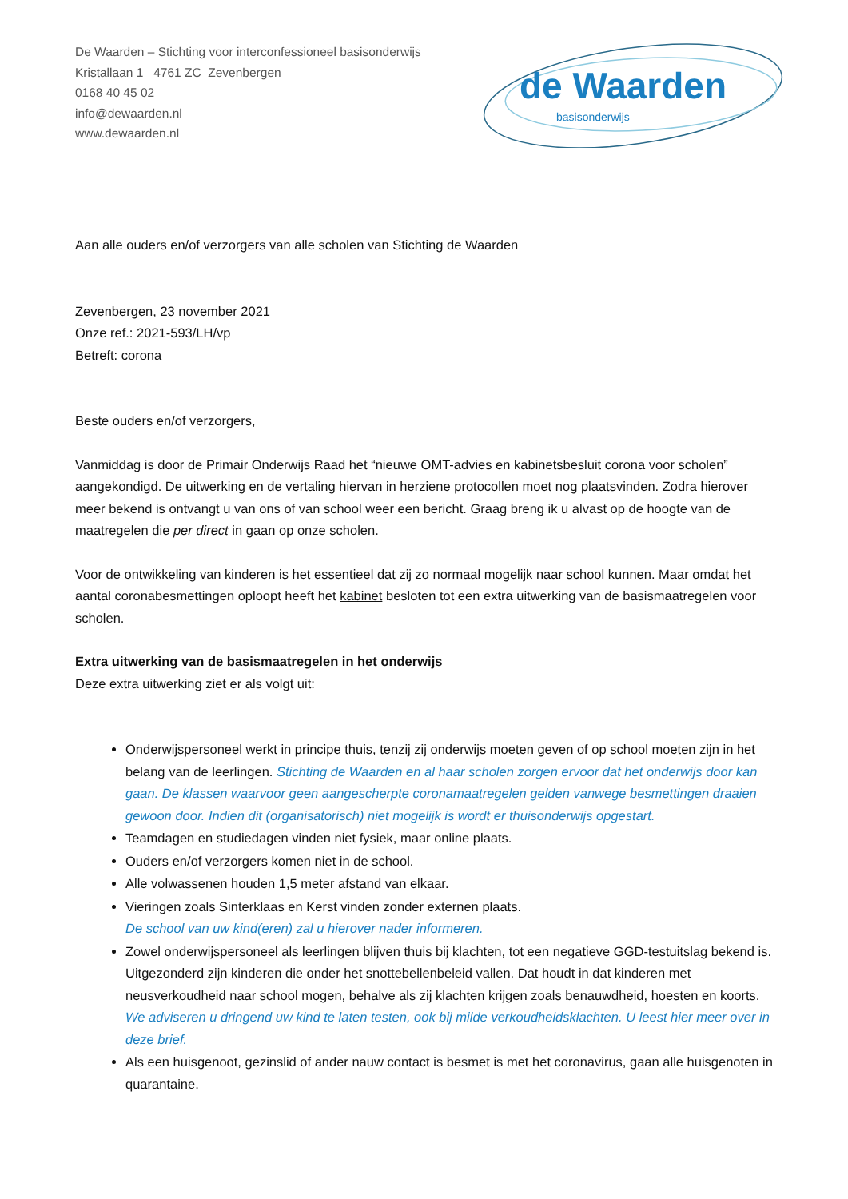De Waarden – Stichting voor interconfessioneel basisonderwijs
Kristallaan 1 4761 ZC Zevenbergen
0168 40 45 02
info@dewaarden.nl
www.dewaarden.nl
de Waarden
basisonderwijs
Aan alle ouders en/of verzorgers van alle scholen van Stichting de Waarden
Zevenbergen, 23 november 2021
Onze ref.: 2021-593/LH/vp
Betreft: corona
Beste ouders en/of verzorgers,
Vanmiddag is door de Primair Onderwijs Raad het “nieuwe OMT-advies en kabinetsbesluit corona voor scholen” aangekondigd. De uitwerking en de vertaling hiervan in herziene protocollen moet nog plaatsvinden. Zodra hierover meer bekend is ontvangt u van ons of van school weer een bericht. Graag breng ik u alvast op de hoogte van de maatregelen die per direct in gaan op onze scholen.
Voor de ontwikkeling van kinderen is het essentieel dat zij zo normaal mogelijk naar school kunnen. Maar omdat het aantal coronabesmettingen oploopt heeft het kabinet besloten tot een extra uitwerking van de basismaatregelen voor scholen.
Extra uitwerking van de basismaatregelen in het onderwijs
Deze extra uitwerking ziet er als volgt uit:
Onderwijspersoneel werkt in principe thuis, tenzij zij onderwijs moeten geven of op school moeten zijn in het belang van de leerlingen. Stichting de Waarden en al haar scholen zorgen ervoor dat het onderwijs door kan gaan. De klassen waarvoor geen aangescherpte coronamaatregelen gelden vanwege besmettingen draaien gewoon door. Indien dit (organisatorisch) niet mogelijk is wordt er thuisonderwijs opgestart.
Teamdagen en studiedagen vinden niet fysiek, maar online plaats.
Ouders en/of verzorgers komen niet in de school.
Alle volwassenen houden 1,5 meter afstand van elkaar.
Vieringen zoals Sinterklaas en Kerst vinden zonder externen plaats.
De school van uw kind(eren) zal u hierover nader informeren.
Zowel onderwijspersoneel als leerlingen blijven thuis bij klachten, tot een negatieve GGD-testuitslag bekend is. Uitgezonderd zijn kinderen die onder het snottebellenbeleid vallen. Dat houdt in dat kinderen met neusverkoudheid naar school mogen, behalve als zij klachten krijgen zoals benauwdheid, hoesten en koorts. We adviseren u dringend uw kind te laten testen, ook bij milde verkoudheidsklachten. U leest hier meer over in deze brief.
Als een huisgenoot, gezinslid of ander nauw contact is besmet is met het coronavirus, gaan alle huisgenoten in quarantaine.